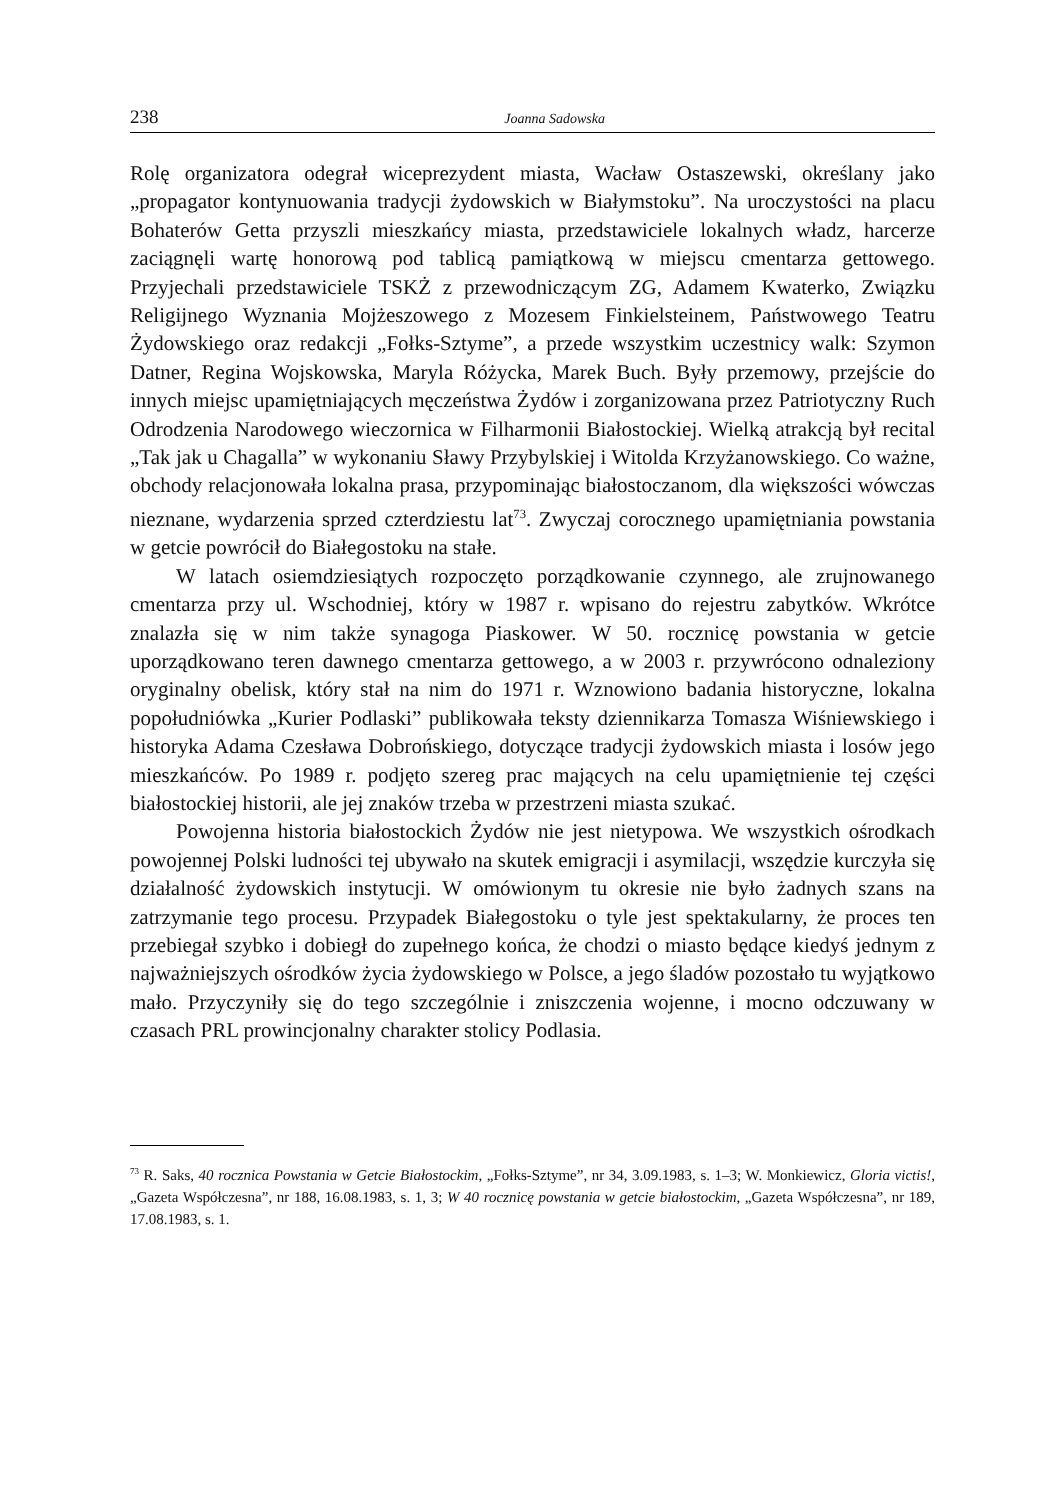238 Joanna Sadowska
Rolę organizatora odegrał wiceprezydent miasta, Wacław Ostaszewski, określany jako „propagator kontynuowania tradycji żydowskich w Białymstoku”. Na uroczystości na placu Bohaterów Getta przyszli mieszkańcy miasta, przedstawiciele lokalnych władz, harcerze zaciągnęli wartę honorową pod tablicą pamiątkową w miejscu cmentarza gettowego. Przyjechali przedstawiciele TSKŻ z przewodniczącym ZG, Adamem Kwaterko, Związku Religijnego Wyznania Mojżeszowego z Mozesem Finkielsteinem, Państwowego Teatru Żydowskiego oraz redakcji „Fołks-Sztyme”, a przede wszystkim uczestnicy walk: Szymon Datner, Regina Wojskowska, Maryla Różycka, Marek Buch. Były przemowy, przejście do innych miejsc upamiętniających męczeństwa Żydów i zorganizowana przez Patriotyczny Ruch Odrodzenia Narodowego wieczornica w Filharmonii Białostockiej. Wielką atrakcją był recital „Tak jak u Chagalla” w wykonaniu Sławy Przybylskiej i Witolda Krzyżanowskiego. Co ważne, obchody relacjonowała lokalna prasa, przypominając białostoczanom, dla większości wówczas nieznane, wydarzenia sprzed czterdziestu lat<sup>73</sup>. Zwyczaj corocznego upamiętniania powstania w getcie powrócił do Białegostoku na stałe.
W latach osiemdziesiątych rozpoczęto porządkowanie czynnego, ale zrujnowanego cmentarza przy ul. Wschodniej, który w 1987 r. wpisano do rejestru zabytków. Wkrótce znalazła się w nim także synagoga Piaskower. W 50. rocznicę powstania w getcie uporządkowano teren dawnego cmentarza gettowego, a w 2003 r. przywrócono odnaleziony oryginalny obelisk, który stał na nim do 1971 r. Wznowiono badania historyczne, lokalna popołudniówka „Kurier Podlaski” publikowała teksty dziennikarza Tomasza Wiśniewskiego i historyka Adama Czesława Dobrońskiego, dotyczące tradycji żydowskich miasta i losów jego mieszkańców. Po 1989 r. podjęto szereg prac mających na celu upamiętnienie tej części białostockiej historii, ale jej znaków trzeba w przestrzeni miasta szukać.
Powojenna historia białostockich Żydów nie jest nietypowa. We wszystkich ośrodkach powojennej Polski ludności tej ubywało na skutek emigracji i asymilacji, wszędzie kurczyła się działalność żydowskich instytucji. W omówionym tu okresie nie było żadnych szans na zatrzymanie tego procesu. Przypadek Białegostoku o tyle jest spektakularny, że proces ten przebiegał szybko i dobiegł do zupełnego końca, że chodzi o miasto będące kiedyś jednym z najważniejszych ośrodków życia żydowskiego w Polsce, a jego śladów pozostało tu wyjątkowo mało. Przyczyniły się do tego szczególnie i zniszczenia wojenne, i mocno odczuwany w czasach PRL prowincjonalny charakter stolicy Podlasia.
<sup>73</sup> R. Saks, 40 rocznica Powstania w Getcie Białostockim, „Fołks-Sztyme”, nr 34, 3.09.1983, s. 1–3; W. Monkiewicz, Gloria victis!, „Gazeta Współczesna”, nr 188, 16.08.1983, s. 1, 3; W 40 rocznicę powstania w getcie białostockim, „Gazeta Współczesna”, nr 189, 17.08.1983, s. 1.